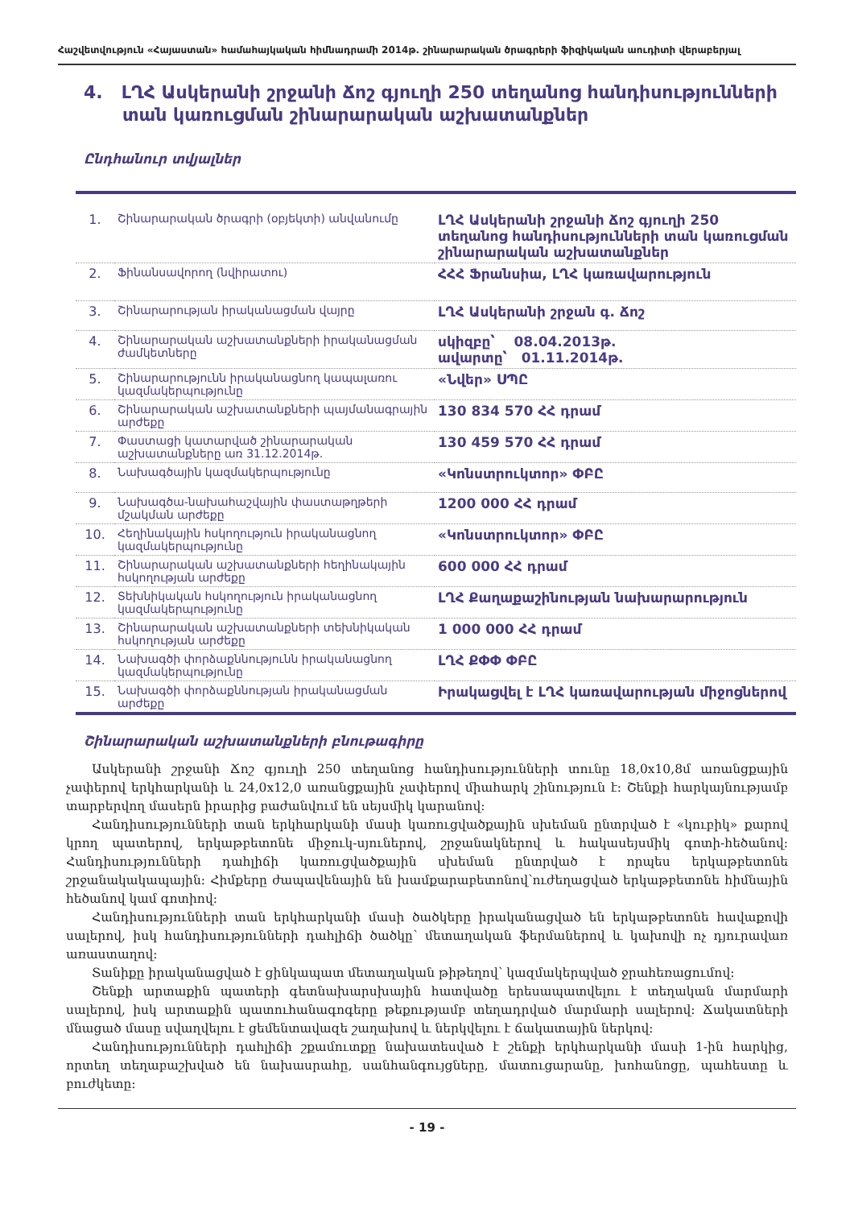Հաշվետվություն «Հայաստան» համահայկական հիմնադրամի 2014թ. շինարարական ծրագրերի ֆիզիկական աուդիտի վերաբերյալ
4. ԼՂՀ Ասկերանի շրջանի Ճոշ գյուղի 250 տեղանոց հանդիսությունների տան կառուցման շինարարական աշխատանքներ
Ընդհանուր տվյալներ
| 1. | Շինարարական ծրագրի (օբյեկտի) անվանումը | ԼՂՀ Ասկերանի շրջանի Ճոշ գյուղի 250 տեղանոց հանդիսությունների տան կառուցման շինարարական աշխատանքներ |
| 2. | Ֆինանսավորող (նվիրատու) | ՀՀՀ Ֆրանսիա, ԼՂՀ կառավարություն |
| 3. | Շինարարության իրականացման վայրը | ԼՂՀ Ասկերանի շրջան գ. Ճոշ |
| 4. | Շինարարական աշխատանքների իրականացման ժամկետները | սկիզբը՝ 08.04.2013թ. ավարտը՝ 01.11.2014թ. |
| 5. | Շինարարությունն իրականացնող կապալառու կազմակերպությունը | «Նվեր» ՍՊԸ |
| 6. | Շինարարական աշխատանքների պայմանագրային արժեքը | 130 834 570 ՀՀ դրամ |
| 7. | Փաստացի կատարված շինարարական աշխատանքները առ 31.12.2014թ. | 130 459 570 ՀՀ դրամ |
| 8. | Նախագծային կազմակերպությունը | «Կոնստրուկտոր» ՓԲԸ |
| 9. | Նախագծա-նախահաշվային փաստաթղթերի մշակման արժեքը | 1200 000 ՀՀ դրամ |
| 10. | Հեղինակային հսկողություն իրականացնող կազմակերպությունը | «Կոնստրուկտոր» ՓԲԸ |
| 11. | Շինարարական աշխատանքների հեղինակային հսկողության արժեքը | 600 000 ՀՀ դրամ |
| 12. | Տեխնիկական հսկողություն իրականացնող կազմակերպությունը | ԼՂՀ Քաղաքաշինության նախարարություն |
| 13. | Շինարարական աշխատանքների տեխնիկական հսկողության արժեքը | 1 000 000 ՀՀ դրամ |
| 14. | Նախագծի փորձաքննությունն իրականացնող կազմակերպությունը | ԼՂՀ ՔՓՓ ՓԲԸ |
| 15. | Նախագծի փորձաքննության իրականացման արժեքը | Իրակացվել է ԼՂՀ կառավարության միջոցներով |
Շինարարական աշխատանքների բնութագիրը
Ասկերանի շրջանի Ճոշ գյուղի 250 տեղանոց հանդիսությունների տունը 18,0x10,8մ առանցքային չափերով երկհարկանի և 24,0x12,0 առանցքային չափերով միահարկ շինություն է: Շենքի հարկայնությամբ տարբերվող մասերն իրարից բաժանվում են սեյսմիկ կարանով:
Հանդիսությունների տան երկհարկանի մասի կառուցվածքային սխեման ընտրված է «կուբիկ» քարով կրող պատերով, երկաթբետոնե միջուկ-սյուներով, շրջանակներով և հակասեյսմիկ գոտի-հեծանով: Հանդիսությունների դահլիճի կառուցվածքային սխեման ընտրված է որպես երկաթբետոնե շրջանակակապային: Հիմքերը ժապավենային են խամքարաբետոնով՝ուժեղացված երկաթբետոնե հիմնային հեծանով կամ գոտիով:
Հանդիսությունների տան երկհարկանի մասի ծածկերը իրականացված են երկաթբետոնե հավաքովի սալերով, իսկ հանդիսությունների դահլիճի ծածկը՝ մետաղական ֆերմաներով և կախովի ոչ դյուրավառ առաստաղով:
Տանիքը իրականացված է ցինկապատ մետաղական թիթեղով՝ կազմակերպված ջրահեռացումով:
Շենքի արտաքին պատերի գետնախարսխային հատվածը երեսապատվելու է տեղական մարմարի սալերով, իսկ արտաքին պատուհանագոգերը թեքությամբ տեղադրված մարմարի սալերով: Ճակատների մնացած մասը սվաղվելու է ցեմենտավազե շաղախով և ներկվելու է ճակատային ներկով:
Հանդիսությունների դահլիճի շքամուտքը նախատեսված է շենքի երկհարկանի մասի 1-ին հարկից, որտեղ տեղաբաշխված են նախասրահը, սանհանգույցները, մատուցարանը, խոհանոցը, պահեստը և բուժկետը:
- 19 -